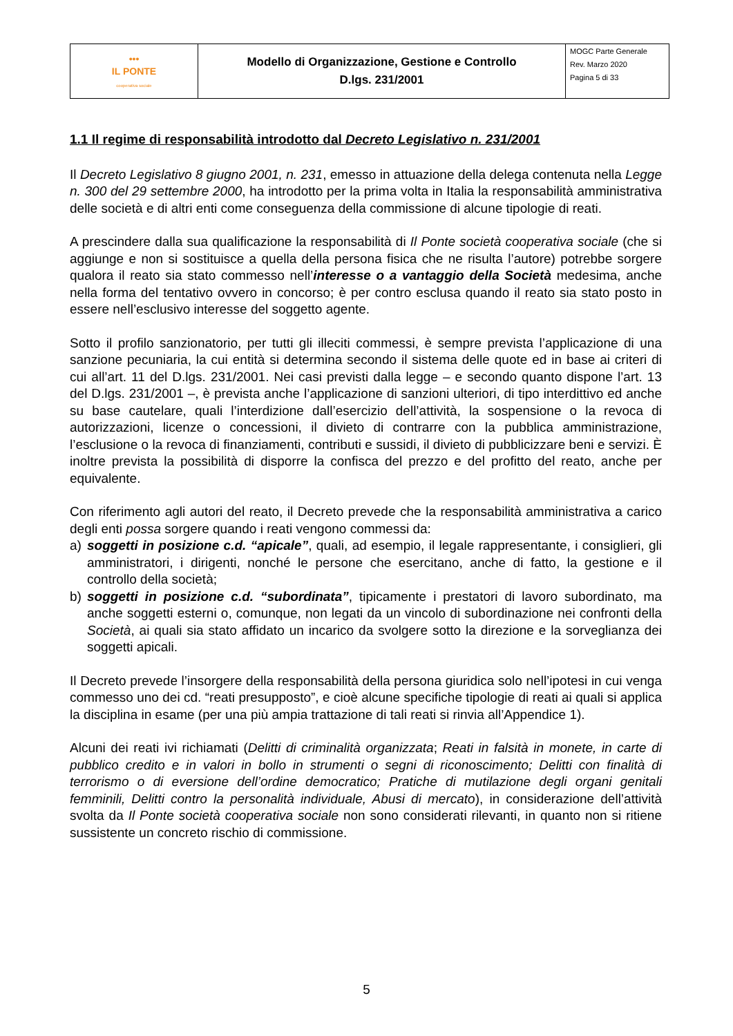| ••• IL PONTE cooperativa sociale | Modello di Organizzazione, Gestione e Controllo D.lgs. 231/2001 | MOGC Parte Generale Rev. Marzo 2020 Pagina 5 di 33 |
1.1 Il regime di responsabilità introdotto dal Decreto Legislativo n. 231/2001
Il Decreto Legislativo 8 giugno 2001, n. 231, emesso in attuazione della delega contenuta nella Legge n. 300 del 29 settembre 2000, ha introdotto per la prima volta in Italia la responsabilità amministrativa delle società e di altri enti come conseguenza della commissione di alcune tipologie di reati.
A prescindere dalla sua qualificazione la responsabilità di Il Ponte società cooperativa sociale (che si aggiunge e non si sostituisce a quella della persona fisica che ne risulta l’autore) potrebbe sorgere qualora il reato sia stato commesso nell’interesse o a vantaggio della Società medesima, anche nella forma del tentativo ovvero in concorso; è per contro esclusa quando il reato sia stato posto in essere nell’esclusivo interesse del soggetto agente.
Sotto il profilo sanzionatorio, per tutti gli illeciti commessi, è sempre prevista l’applicazione di una sanzione pecuniaria, la cui entità si determina secondo il sistema delle quote ed in base ai criteri di cui all’art. 11 del D.lgs. 231/2001. Nei casi previsti dalla legge – e secondo quanto dispone l’art. 13 del D.lgs. 231/2001 –, è prevista anche l’applicazione di sanzioni ulteriori, di tipo interdittivo ed anche su base cautelare, quali l’interdizione dall’esercizio dell’attività, la sospensione o la revoca di autorizzazioni, licenze o concessioni, il divieto di contrarre con la pubblica amministrazione, l’esclusione o la revoca di finanziamenti, contributi e sussidi, il divieto di pubblicizzare beni e servizi. È inoltre prevista la possibilità di disporre la confisca del prezzo e del profitto del reato, anche per equivalente.
Con riferimento agli autori del reato, il Decreto prevede che la responsabilità amministrativa a carico degli enti possa sorgere quando i reati vengono commessi da:
a) soggetti in posizione c.d. “apicale”, quali, ad esempio, il legale rappresentante, i consiglieri, gli amministratori, i dirigenti, nonché le persone che esercitano, anche di fatto, la gestione e il controllo della società;
b) soggetti in posizione c.d. “subordinata”, tipicamente i prestatori di lavoro subordinato, ma anche soggetti esterni o, comunque, non legati da un vincolo di subordinazione nei confronti della Società, ai quali sia stato affidato un incarico da svolgere sotto la direzione e la sorveglianza dei soggetti apicali.
Il Decreto prevede l’insorgere della responsabilità della persona giuridica solo nell’ipotesi in cui venga commesso uno dei cd. “reati presupposto”, e cioè alcune specifiche tipologie di reati ai quali si applica la disciplina in esame (per una più ampia trattazione di tali reati si rinvia all’Appendice 1).
Alcuni dei reati ivi richiamati (Delitti di criminalità organizzata; Reati in falsità in monete, in carte di pubblico credito e in valori in bollo in strumenti o segni di riconoscimento; Delitti con finalità di terrorismo o di eversione dell’ordine democratico; Pratiche di mutilazione degli organi genitali femminili, Delitti contro la personalità individuale, Abusi di mercato), in considerazione dell’attività svolta da Il Ponte società cooperativa sociale non sono considerati rilevanti, in quanto non si ritiene sussistente un concreto rischio di commissione.
5